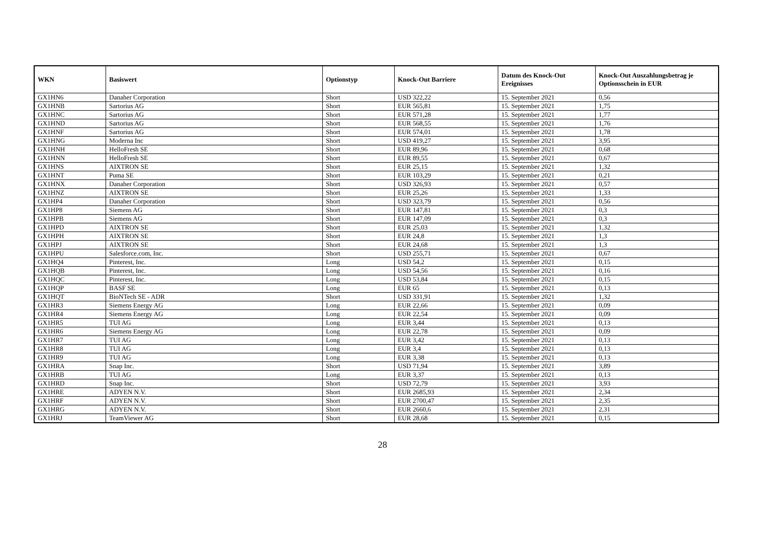| WKN | Basiswert | Optionstyp | Knock-Out Barriere | Datum des Knock-Out Ereignisses | Knock-Out Auszahlungsbetrag je Optionsschein in EUR |
| --- | --- | --- | --- | --- | --- |
| GX1HN6 | Danaher Corporation | Short | USD 322,22 | 15. September 2021 | 0,56 |
| GX1HNB | Sartorius AG | Short | EUR 565,81 | 15. September 2021 | 1,75 |
| GX1HNC | Sartorius AG | Short | EUR 571,28 | 15. September 2021 | 1,77 |
| GX1HND | Sartorius AG | Short | EUR 568,55 | 15. September 2021 | 1,76 |
| GX1HNF | Sartorius AG | Short | EUR 574,01 | 15. September 2021 | 1,78 |
| GX1HNG | Moderna Inc | Short | USD 419,27 | 15. September 2021 | 3,95 |
| GX1HNH | HelloFresh SE | Short | EUR 89,96 | 15. September 2021 | 0,68 |
| GX1HNN | HelloFresh SE | Short | EUR 89,55 | 15. September 2021 | 0,67 |
| GX1HNS | AIXTRON SE | Short | EUR 25,15 | 15. September 2021 | 1,32 |
| GX1HNT | Puma SE | Short | EUR 103,29 | 15. September 2021 | 0,21 |
| GX1HNX | Danaher Corporation | Short | USD 326,93 | 15. September 2021 | 0,57 |
| GX1HNZ | AIXTRON SE | Short | EUR 25,26 | 15. September 2021 | 1,33 |
| GX1HP4 | Danaher Corporation | Short | USD 323,79 | 15. September 2021 | 0,56 |
| GX1HP8 | Siemens AG | Short | EUR 147,81 | 15. September 2021 | 0,3 |
| GX1HPB | Siemens AG | Short | EUR 147,09 | 15. September 2021 | 0,3 |
| GX1HPD | AIXTRON SE | Short | EUR 25,03 | 15. September 2021 | 1,32 |
| GX1HPH | AIXTRON SE | Short | EUR 24,8 | 15. September 2021 | 1,3 |
| GX1HPJ | AIXTRON SE | Short | EUR 24,68 | 15. September 2021 | 1,3 |
| GX1HPU | Salesforce.com, Inc. | Short | USD 255,71 | 15. September 2021 | 0,67 |
| GX1HQ4 | Pinterest, Inc. | Long | USD 54,2 | 15. September 2021 | 0,15 |
| GX1HQB | Pinterest, Inc. | Long | USD 54,56 | 15. September 2021 | 0,16 |
| GX1HQC | Pinterest, Inc. | Long | USD 53,84 | 15. September 2021 | 0,15 |
| GX1HQP | BASF SE | Long | EUR 65 | 15. September 2021 | 0,13 |
| GX1HQT | BioNTech SE - ADR | Short | USD 331,91 | 15. September 2021 | 1,32 |
| GX1HR3 | Siemens Energy AG | Long | EUR 22,66 | 15. September 2021 | 0,09 |
| GX1HR4 | Siemens Energy AG | Long | EUR 22,54 | 15. September 2021 | 0,09 |
| GX1HR5 | TUI AG | Long | EUR 3,44 | 15. September 2021 | 0,13 |
| GX1HR6 | Siemens Energy AG | Long | EUR 22,78 | 15. September 2021 | 0,09 |
| GX1HR7 | TUI AG | Long | EUR 3,42 | 15. September 2021 | 0,13 |
| GX1HR8 | TUI AG | Long | EUR 3,4 | 15. September 2021 | 0,13 |
| GX1HR9 | TUI AG | Long | EUR 3,38 | 15. September 2021 | 0,13 |
| GX1HRA | Snap Inc. | Short | USD 71,94 | 15. September 2021 | 3,89 |
| GX1HRB | TUI AG | Long | EUR 3,37 | 15. September 2021 | 0,13 |
| GX1HRD | Snap Inc. | Short | USD 72,79 | 15. September 2021 | 3,93 |
| GX1HRE | ADYEN N.V. | Short | EUR 2685,93 | 15. September 2021 | 2,34 |
| GX1HRF | ADYEN N.V. | Short | EUR 2700,47 | 15. September 2021 | 2,35 |
| GX1HRG | ADYEN N.V. | Short | EUR 2660,6 | 15. September 2021 | 2,31 |
| GX1HRJ | TeamViewer AG | Short | EUR 28,68 | 15. September 2021 | 0,15 |
28